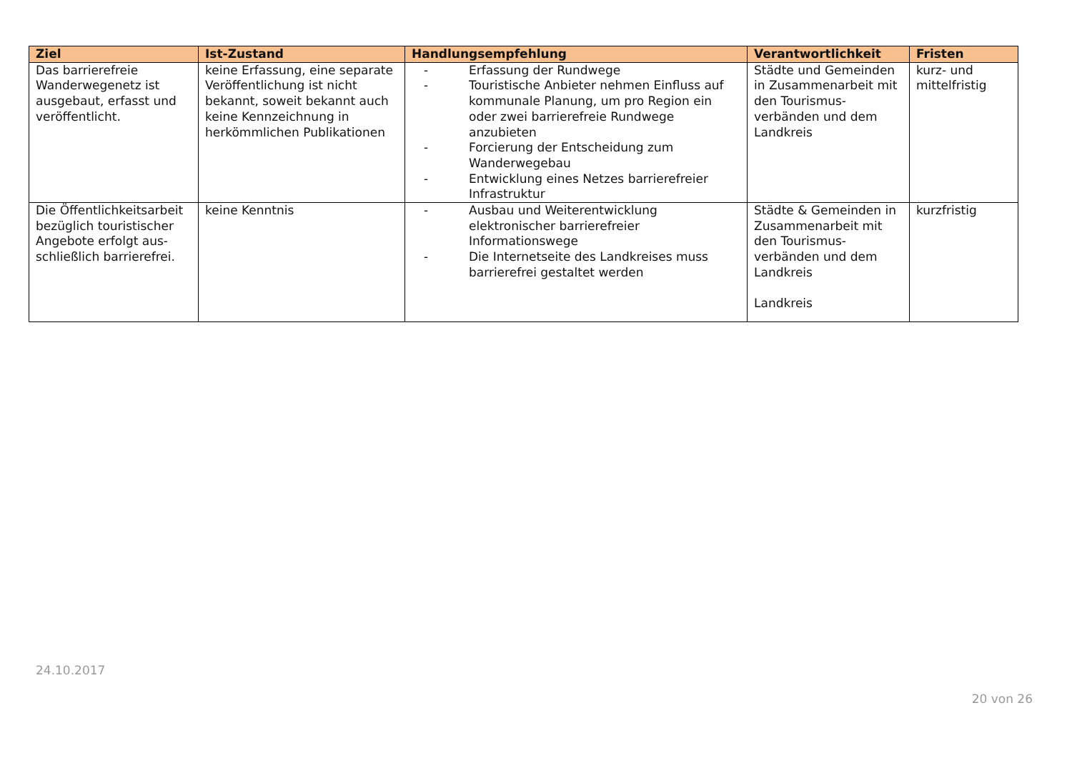| Ziel | Ist-Zustand | Handlungsempfehlung | Verantwortlichkeit | Fristen |
| --- | --- | --- | --- | --- |
| Das barrierefreie Wanderwegenetz ist ausgebaut, erfasst und veröffentlicht. | keine Erfassung, eine separate Veröffentlichung ist nicht bekannt, soweit bekannt auch keine Kennzeichnung in herkömmlichen Publikationen | - Erfassung der Rundwege - Touristische Anbieter nehmen Einfluss auf kommunale Planung, um pro Region ein oder zwei barrierefreie Rundwege anzubieten - Forcierung der Entscheidung zum Wanderwegebau - Entwicklung eines Netzes barrierefreier Infrastruktur | Städte und Gemeinden in Zusammenarbeit mit den Tourismus-verbänden und dem Landkreis | kurz- und mittelfristig |
| Die Öffentlichkeitsarbeit bezüglich touristischer Angebote erfolgt aus-schließlich barrierefrei. | keine Kenntnis | - Ausbau und Weiterentwicklung elektronischer barrierefreier Informationswege - Die Internetseite des Landkreises muss barrierefrei gestaltet werden | Städte & Gemeinden in Zusammenarbeit mit den Tourismus-verbänden und dem Landkreis Landkreis | kurzfristig |
24.10.2017
20 von 26